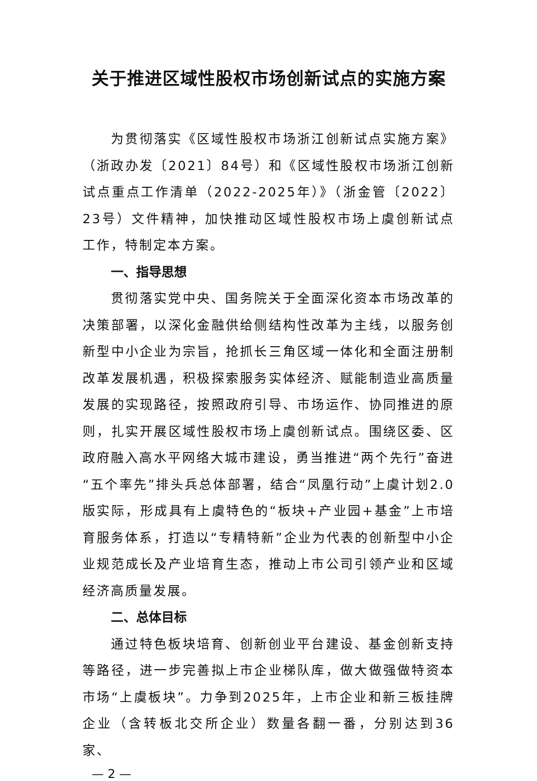关于推进区域性股权市场创新试点的实施方案
为贯彻落实《区域性股权市场浙江创新试点实施方案》（浙政办发〔2021〕84号）和《区域性股权市场浙江创新试点重点工作清单（2022-2025年）》（浙金管〔2022〕23号）文件精神，加快推动区域性股权市场上虞创新试点工作，特制定本方案。
一、指导思想
贯彻落实党中央、国务院关于全面深化资本市场改革的决策部署，以深化金融供给侧结构性改革为主线，以服务创新型中小企业为宗旨，抢抓长三角区域一体化和全面注册制改革发展机遇，积极探索服务实体经济、赋能制造业高质量发展的实现路径，按照政府引导、市场运作、协同推进的原则，扎实开展区域性股权市场上虞创新试点。围绕区委、区政府融入高水平网络大城市建设，勇当推进“两个先行”奋进“五个率先”排头兵总体部署，结合“凤凰行动”上虞计划2.0版实际，形成具有上虞特色的“板块+产业园+基金”上市培育服务体系，打造以“专精特新”企业为代表的创新型中小企业规范成长及产业培育生态，推动上市公司引领产业和区域经济高质量发展。
二、总体目标
通过特色板块培育、创新创业平台建设、基金创新支持等路径，进一步完善拟上市企业梯队库，做大做强做特资本市场“上虞板块”。力争到2025年，上市企业和新三板挂牌企业（含转板北交所企业）数量各翻一番，分别达到36家、
— 2 —